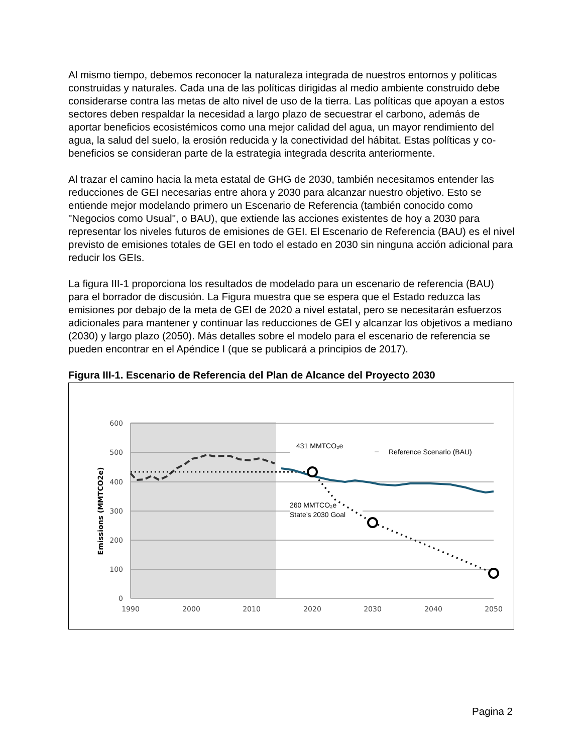Al mismo tiempo, debemos reconocer la naturaleza integrada de nuestros entornos y políticas construidas y naturales. Cada una de las políticas dirigidas al medio ambiente construido debe considerarse contra las metas de alto nivel de uso de la tierra. Las políticas que apoyan a estos sectores deben respaldar la necesidad a largo plazo de secuestrar el carbono, además de aportar beneficios ecosistémicos como una mejor calidad del agua, un mayor rendimiento del agua, la salud del suelo, la erosión reducida y la conectividad del hábitat. Estas políticas y co-beneficios se consideran parte de la estrategia integrada descrita anteriormente.
Al trazar el camino hacia la meta estatal de GHG de 2030, también necesitamos entender las reducciones de GEI necesarias entre ahora y 2030 para alcanzar nuestro objetivo. Esto se entiende mejor modelando primero un Escenario de Referencia (también conocido como "Negocios como Usual", o BAU), que extiende las acciones existentes de hoy a 2030 para representar los niveles futuros de emisiones de GEI. El Escenario de Referencia (BAU) es el nivel previsto de emisiones totales de GEI en todo el estado en 2030 sin ninguna acción adicional para reducir los GEIs.
La figura III-1 proporciona los resultados de modelado para un escenario de referencia (BAU) para el borrador de discusión. La Figura muestra que se espera que el Estado reduzca las emisiones por debajo de la meta de GEI de 2020 a nivel estatal, pero se necesitarán esfuerzos adicionales para mantener y continuar las reducciones de GEI y alcanzar los objetivos a mediano (2030) y largo plazo (2050). Más detalles sobre el modelo para el escenario de referencia se pueden encontrar en el Apéndice I (que se publicará a principios de 2017).
Figura III-1. Escenario de Referencia del Plan de Alcance del Proyecto 2030
600
500
400
300
200
100
0
1990
2000
2010
2020
2030
2040
2050
Emissions (MMTCO2e)
431 MMTCO₂e
Reference Scenario (BAU)
260 MMTCO₂e
State’s 2030 Goal
Pagina 2